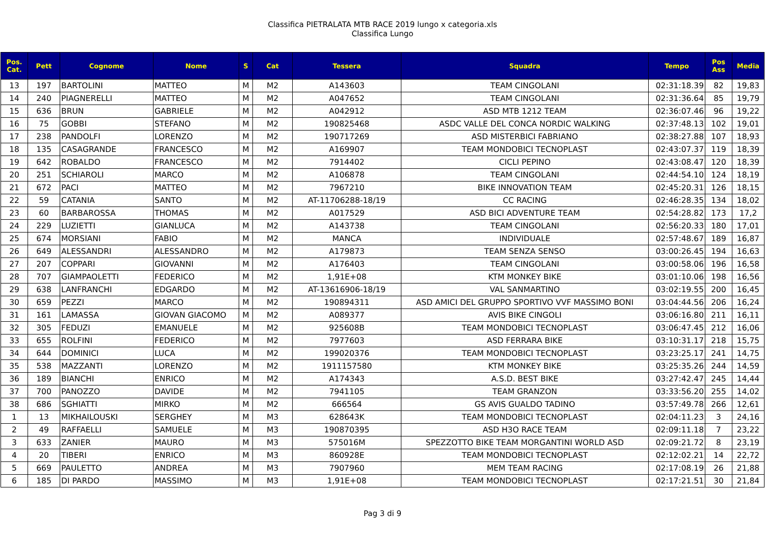Classifica PIETRALATA MTB RACE 2019 lungo x categoria.xls
Classifica Lungo
| Pos. Cat. | Pett | Cognome | Nome | S | Cat | Tessera | Squadra | Tempo | Pos Ass | Media |
| --- | --- | --- | --- | --- | --- | --- | --- | --- | --- | --- |
| 13 | 197 | BARTOLINI | MATTEO | M | M2 | A143603 | TEAM CINGOLANI | 02:31:18.39 | 82 | 19,83 |
| 14 | 240 | PIAGNERELLI | MATTEO | M | M2 | A047652 | TEAM CINGOLANI | 02:31:36.64 | 85 | 19,79 |
| 15 | 636 | BRUN | GABRIELE | M | M2 | A042912 | ASD MTB 1212 TEAM | 02:36:07.46 | 96 | 19,22 |
| 16 | 75 | GOBBI | STEFANO | M | M2 | 190825468 | ASDC VALLE DEL CONCA NORDIC WALKING | 02:37:48.13 | 102 | 19,01 |
| 17 | 238 | PANDOLFI | LORENZO | M | M2 | 190717269 | ASD MISTERBICI FABRIANO | 02:38:27.88 | 107 | 18,93 |
| 18 | 135 | CASAGRANDE | FRANCESCO | M | M2 | A169907 | TEAM MONDOBICI TECNOPLAST | 02:43:07.37 | 119 | 18,39 |
| 19 | 642 | ROBALDO | FRANCESCO | M | M2 | 7914402 | CICLI PEPINO | 02:43:08.47 | 120 | 18,39 |
| 20 | 251 | SCHIAROLI | MARCO | M | M2 | A106878 | TEAM CINGOLANI | 02:44:54.10 | 124 | 18,19 |
| 21 | 672 | PACI | MATTEO | M | M2 | 7967210 | BIKE INNOVATION TEAM | 02:45:20.31 | 126 | 18,15 |
| 22 | 59 | CATANIA | SANTO | M | M2 | AT-11706288-18/19 | CC RACING | 02:46:28.35 | 134 | 18,02 |
| 23 | 60 | BARBAROSSA | THOMAS | M | M2 | A017529 | ASD BICI ADVENTURE TEAM | 02:54:28.82 | 173 | 17,2 |
| 24 | 229 | LUZIETTI | GIANLUCA | M | M2 | A143738 | TEAM CINGOLANI | 02:56:20.33 | 180 | 17,01 |
| 25 | 674 | MORSIANI | FABIO | M | M2 | MANCA | INDIVIDUALE | 02:57:48.67 | 189 | 16,87 |
| 26 | 649 | ALESSANDRI | ALESSANDRO | M | M2 | A179873 | TEAM SENZA SENSO | 03:00:26.45 | 194 | 16,63 |
| 27 | 207 | COPPARI | GIOVANNI | M | M2 | A176403 | TEAM CINGOLANI | 03:00:58.06 | 196 | 16,58 |
| 28 | 707 | GIAMPAOLETTI | FEDERICO | M | M2 | 1,91E+08 | KTM MONKEY BIKE | 03:01:10.06 | 198 | 16,56 |
| 29 | 638 | LANFRANCHI | EDGARDO | M | M2 | AT-13616906-18/19 | VAL SANMARTINO | 03:02:19.55 | 200 | 16,45 |
| 30 | 659 | PEZZI | MARCO | M | M2 | 190894311 | ASD AMICI DEL GRUPPO SPORTIVO VVF MASSIMO BONI | 03:04:44.56 | 206 | 16,24 |
| 31 | 161 | LAMASSA | GIOVAN GIACOMO | M | M2 | A089377 | AVIS BIKE CINGOLI | 03:06:16.80 | 211 | 16,11 |
| 32 | 305 | FEDUZI | EMANUELE | M | M2 | 925608B | TEAM MONDOBICI TECNOPLAST | 03:06:47.45 | 212 | 16,06 |
| 33 | 655 | ROLFINI | FEDERICO | M | M2 | 7977603 | ASD FERRARA BIKE | 03:10:31.17 | 218 | 15,75 |
| 34 | 644 | DOMINICI | LUCA | M | M2 | 199020376 | TEAM MONDOBICI TECNOPLAST | 03:23:25.17 | 241 | 14,75 |
| 35 | 538 | MAZZANTI | LORENZO | M | M2 | 1911157580 | KTM MONKEY BIKE | 03:25:35.26 | 244 | 14,59 |
| 36 | 189 | BIANCHI | ENRICO | M | M2 | A174343 | A.S.D. BEST BIKE | 03:27:42.47 | 245 | 14,44 |
| 37 | 700 | PANOZZO | DAVIDE | M | M2 | 7941105 | TEAM GRANZON | 03:33:56.20 | 255 | 14,02 |
| 38 | 686 | SGHIATTI | MIRKO | M | M2 | 666564 | GS AVIS GUALDO TADINO | 03:57:49.78 | 266 | 12,61 |
| 1 | 13 | MIKHAILOUSKI | SERGHEY | M | M3 | 628643K | TEAM MONDOBICI TECNOPLAST | 02:04:11.23 | 3 | 24,16 |
| 2 | 49 | RAFFAELLI | SAMUELE | M | M3 | 190870395 | ASD H3O RACE TEAM | 02:09:11.18 | 7 | 23,22 |
| 3 | 633 | ZANIER | MAURO | M | M3 | 575016M | SPEZZOTTO BIKE TEAM MORGANTINI WORLD ASD | 02:09:21.72 | 8 | 23,19 |
| 4 | 20 | TIBERI | ENRICO | M | M3 | 860928E | TEAM MONDOBICI TECNOPLAST | 02:12:02.21 | 14 | 22,72 |
| 5 | 669 | PAULETTO | ANDREA | M | M3 | 7907960 | MEM TEAM RACING | 02:17:08.19 | 26 | 21,88 |
| 6 | 185 | DI PARDO | MASSIMO | M | M3 | 1,91E+08 | TEAM MONDOBICI TECNOPLAST | 02:17:21.51 | 30 | 21,84 |
Pag 3 di 9